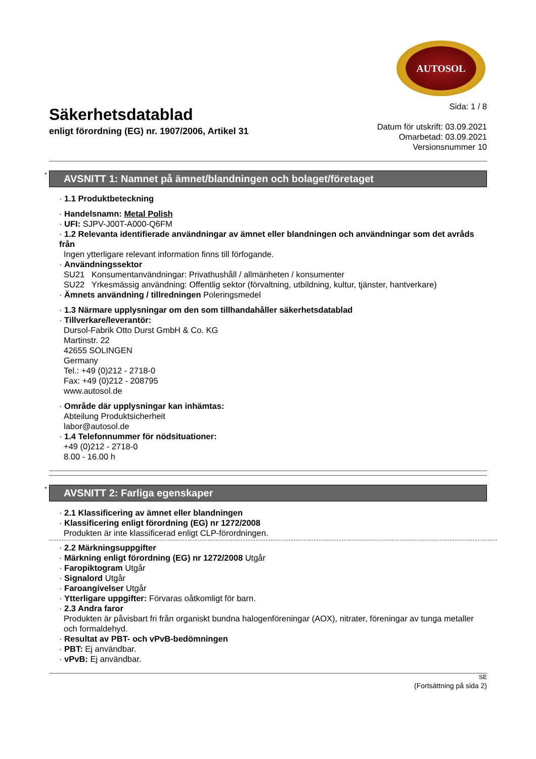AUTOSOL
Säkerhetsdatablad
enligt förordning (EG) nr. 1907/2006, Artikel 31
Sida: 1 / 8
Datum för utskrift: 03.09.2021
Omarbetad: 03.09.2021
Versionsnummer 10
* AVSNITT 1: Namnet på ämnet/blandningen och bolaget/företaget
· 1.1 Produktbeteckning
· Handelsnamn: Metal Polish
· UFI: SJPV-J00T-A000-Q6FM
· 1.2 Relevanta identifierade användningar av ämnet eller blandningen och användningar som det avråds från
Ingen ytterligare relevant information finns till förfogande.
· Användningssektor
SU21 Konsumentanvändningar: Privathushåll / allmänheten / konsumenter
SU22 Yrkesmässig användning: Offentlig sektor (förvaltning, utbildning, kultur, tjänster, hantverkare)
· Ämnets användning / tillredningen Poleringsmedel
· 1.3 Närmare upplysningar om den som tillhandahåller säkerhetsdatablad
· Tillverkare/leverantör:
Dursol-Fabrik Otto Durst GmbH & Co. KG
Martinstr. 22
42655 SOLINGEN
Germany
Tel.: +49 (0)212 - 2718-0
Fax: +49 (0)212 - 208795
www.autosol.de
· Område där upplysningar kan inhämtas:
Abteilung Produktsicherheit
labor@autosol.de
· 1.4 Telefonnummer för nödsituationer:
+49 (0)212 - 2718-0
8.00 - 16.00 h
* AVSNITT 2: Farliga egenskaper
· 2.1 Klassificering av ämnet eller blandningen
· Klassificering enligt förordning (EG) nr 1272/2008
Produkten är inte klassificerad enligt CLP-förordningen.
· 2.2 Märkningsuppgifter
· Märkning enligt förordning (EG) nr 1272/2008 Utgår
· Faropiktogram Utgår
· Signalord Utgår
· Faroangivelser Utgår
· Ytterligare uppgifter: Förvaras oåtkomligt för barn.
· 2.3 Andra faror
Produkten är påvisbart fri från organiskt bundna halogenföreningar (AOX), nitrater, föreningar av tunga metaller och formaldehyd.
· Resultat av PBT- och vPvB-bedömningen
· PBT: Ej användbar.
· vPvB: Ej användbar.
SE
(Fortsättning på sida 2)